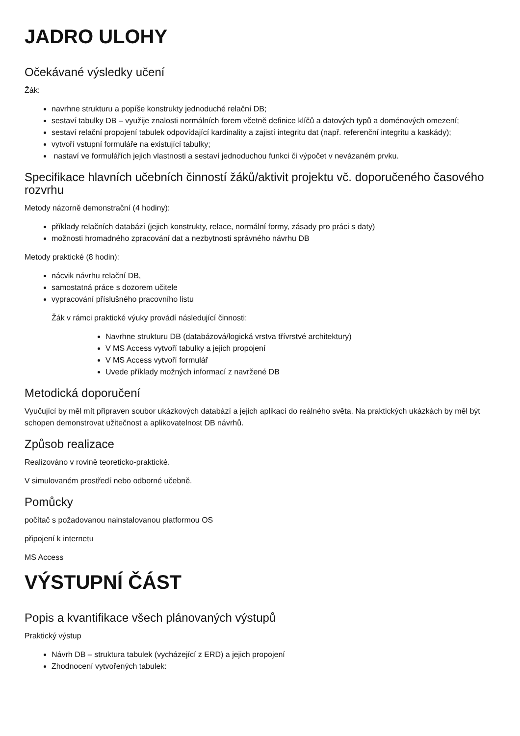JADRO ULOHY
Očekávané výsledky učení
Žák:
navrhne strukturu a popíše konstrukty jednoduché relační DB;
sestaví tabulky DB – využije znalosti normálních forem včetně definice klíčů a datových typů a doménových omezení;
sestaví relační propojení tabulek odpovídající kardinality a zajistí integritu dat (např. referenční integritu a kaskády);
vytvoří vstupní formuláře na existující tabulky;
nastaví ve formulářích jejich vlastnosti a sestaví jednoduchou funkci či výpočet v nevázaném prvku.
Specifikace hlavních učebních činností žáků/aktivit projektu vč. doporučeného časového rozvrhu
Metody názorně demonstrační (4 hodiny):
příklady relačních databází (jejich konstrukty, relace, normální formy, zásady pro práci s daty)
možnosti hromadného zpracování dat a nezbytnosti správného návrhu DB
Metody praktické (8 hodin):
nácvik návrhu relační DB,
samostatná práce s dozorem učitele
vypracování příslušného pracovního listu
Žák v rámci praktické výuky provádí následující činnosti:
Navrhne strukturu DB (databázová/logická vrstva třívrstvé architektury)
V MS Access vytvoří tabulky a jejich propojení
V MS Access vytvoří formulář
Uvede příklady možných informací z navržené DB
Metodická doporučení
Vyučující by měl mít připraven soubor ukázkových databází a jejich aplikací do reálného světa. Na praktických ukázkách by měl být schopen demonstrovat užitečnost a aplikovatelnost DB návrhů.
Způsob realizace
Realizováno v rovině teoreticko-praktické.
V simulovaném prostředí nebo odborné učebně.
Pomůcky
počítač s požadovanou nainstalovanou platformou OS
připojení k internetu
MS Access
VÝSTUPNÍ ČÁST
Popis a kvantifikace všech plánovaných výstupů
Praktický výstup
Návrh DB – struktura tabulek (vycházející z ERD) a jejich propojení
Zhodnocení vytvořených tabulek: